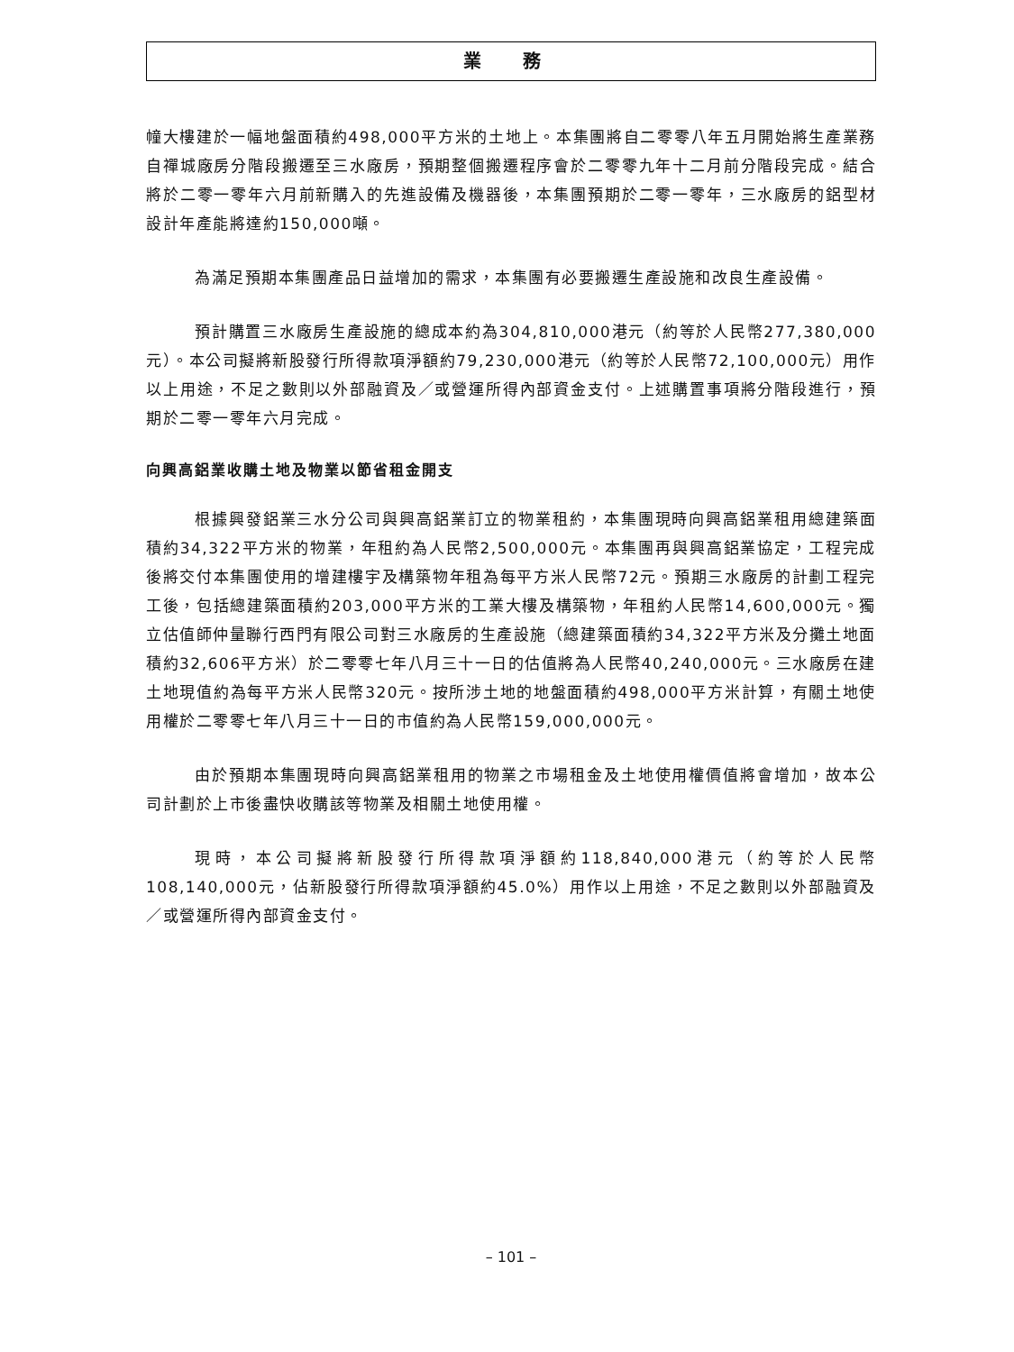業 務
幢大樓建於一幅地盤面積約498,000平方米的土地上。本集團將自二零零八年五月開始將生產業務自禪城廠房分階段搬遷至三水廠房，預期整個搬遷程序會於二零零九年十二月前分階段完成。結合將於二零一零年六月前新購入的先進設備及機器後，本集團預期於二零一零年，三水廠房的鋁型材設計年產能將達約150,000噸。
為滿足預期本集團產品日益增加的需求，本集團有必要搬遷生產設施和改良生產設備。
預計購置三水廠房生產設施的總成本約為304,810,000港元（約等於人民幣277,380,000元）。本公司擬將新股發行所得款項淨額約79,230,000港元（約等於人民幣72,100,000元）用作以上用途，不足之數則以外部融資及／或營運所得內部資金支付。上述購置事項將分階段進行，預期於二零一零年六月完成。
向興高鋁業收購土地及物業以節省租金開支
根據興發鋁業三水分公司與興高鋁業訂立的物業租約，本集團現時向興高鋁業租用總建築面積約34,322平方米的物業，年租約為人民幣2,500,000元。本集團再與興高鋁業協定，工程完成後將交付本集團使用的增建樓宇及構築物年租為每平方米人民幣72元。預期三水廠房的計劃工程完工後，包括總建築面積約203,000平方米的工業大樓及構築物，年租約人民幣14,600,000元。獨立估值師仲量聯行西門有限公司對三水廠房的生產設施（總建築面積約34,322平方米及分攤土地面積約32,606平方米）於二零零七年八月三十一日的估值將為人民幣40,240,000元。三水廠房在建土地現值約為每平方米人民幣320元。按所涉土地的地盤面積約498,000平方米計算，有關土地使用權於二零零七年八月三十一日的市值約為人民幣159,000,000元。
由於預期本集團現時向興高鋁業租用的物業之市場租金及土地使用權價值將會增加，故本公司計劃於上市後盡快收購該等物業及相關土地使用權。
現時，本公司擬將新股發行所得款項淨額約118,840,000港元（約等於人民幣108,140,000元，佔新股發行所得款項淨額約45.0%）用作以上用途，不足之數則以外部融資及／或營運所得內部資金支付。
– 101 –